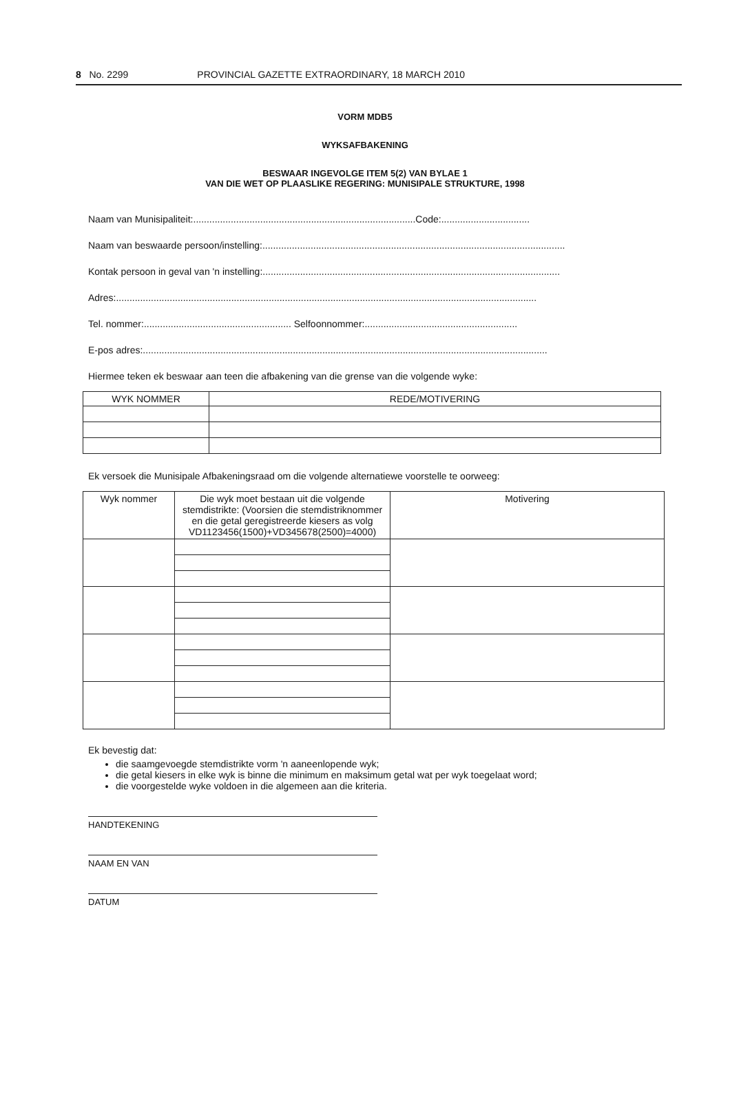8 No. 2299 PROVINCIAL GAZETTE EXTRAORDINARY, 18 MARCH 2010
VORM MDB5
WYKSAFBAKENING
BESWAAR INGEVOLGE ITEM 5(2) VAN BYLAE 1
VAN DIE WET OP PLAASLIKE REGERING: MUNISIPALE STRUKTURE, 1998
Naam van Munisipaliteit:...................................................................................Code:.................................
Naam van beswaarde persoon/instelling:.................................................................................................................
Kontak persoon in geval van 'n instelling:...............................................................................................................
Adres:.............................................................................................................................................................
Tel. nommer:....................................................... Selfoonnommer:.........................................................
E-pos adres:.......................................................................................................................................................
Hiermee teken ek beswaar aan teen die afbakening van die grense van die volgende wyke:
| WYK NOMMER | REDE/MOTIVERING |
| --- | --- |
Ek versoek die Munisipale Afbakeningsraad om die volgende alternatiewe voorstelle te oorweeg:
| Wyk nommer | Die wyk moet bestaan uit die volgende stemdistrikte: (Voorsien die stemdistriknommer en die getal geregistreerde kiesers as volg VD1123456(1500)+VD345678(2500)=4000) | Motivering |
| --- | --- | --- |
Ek bevestig dat:
die saamgevoegde stemdistrikte vorm 'n aaneenlopende wyk;
die getal kiesers in elke wyk is binne die minimum en maksimum getal wat per wyk toegelaat word;
die voorgestelde wyke voldoen in die algemeen aan die kriteria.
HANDTEKENING
NAAM EN VAN
DATUM